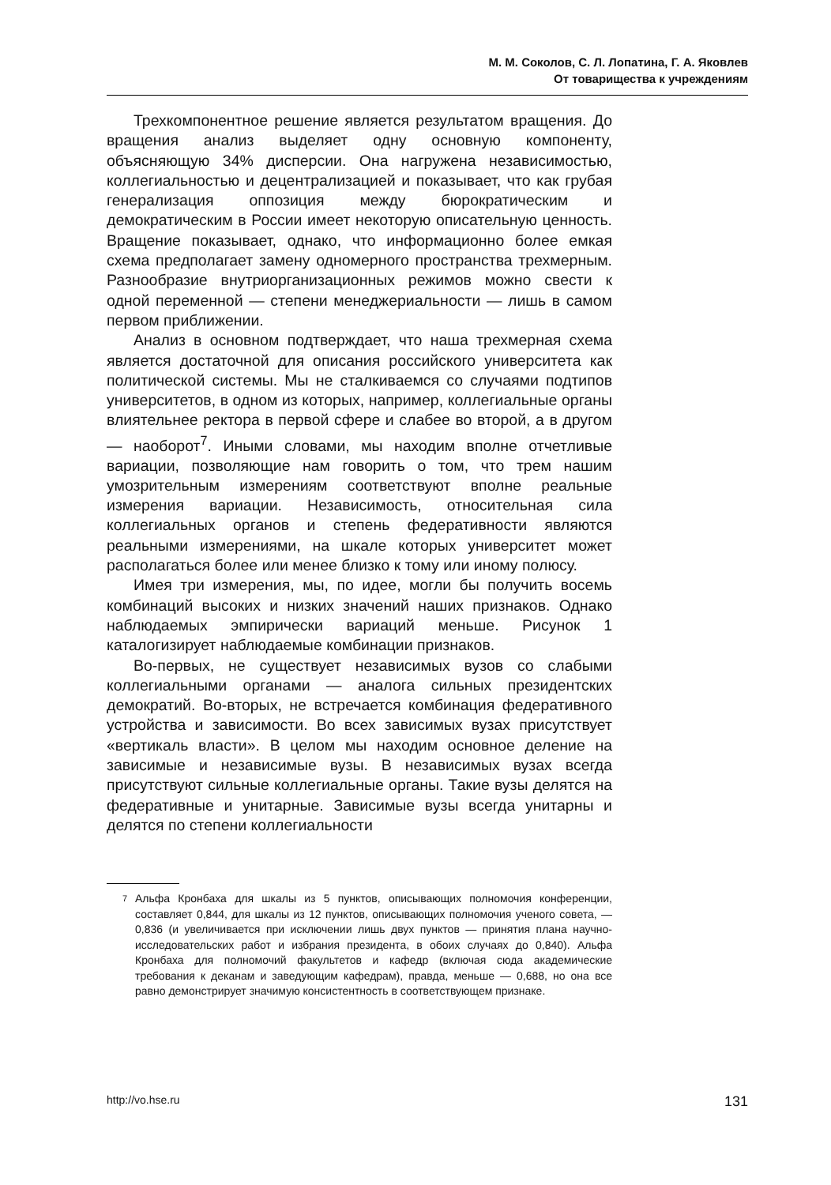М. М. Соколов, С. Л. Лопатина, Г. А. Яковлев
От товарищества к учреждениям
Трехкомпонентное решение является результатом вращения. До вращения анализ выделяет одну основную компоненту, объясняющую 34% дисперсии. Она нагружена независимостью, коллегиальностью и децентрализацией и показывает, что как грубая генерализация оппозиция между бюрократическим и демократическим в России имеет некоторую описательную ценность. Вращение показывает, однако, что информационно более емкая схема предполагает замену одномерного пространства трехмерным. Разнообразие внутриорганизационных режимов можно свести к одной переменной — степени менеджериальности — лишь в самом первом приближении.
Анализ в основном подтверждает, что наша трехмерная схема является достаточной для описания российского университета как политической системы. Мы не сталкиваемся со случаями подтипов университетов, в одном из которых, например, коллегиальные органы влиятельнее ректора в первой сфере и слабее во второй, а в другом — наоборот<sup>7</sup>. Иными словами, мы находим вполне отчетливые вариации, позволяющие нам говорить о том, что трем нашим умозрительным измерениям соответствуют вполне реальные измерения вариации. Независимость, относительная сила коллегиальных органов и степень федеративности являются реальными измерениями, на шкале которых университет может располагаться более или менее близко к тому или иному полюсу.
Имея три измерения, мы, по идее, могли бы получить восемь комбинаций высоких и низких значений наших признаков. Однако наблюдаемых эмпирически вариаций меньше. Рисунок 1 каталогизирует наблюдаемые комбинации признаков.
Во-первых, не существует независимых вузов со слабыми коллегиальными органами — аналога сильных президентских демократий. Во-вторых, не встречается комбинация федеративного устройства и зависимости. Во всех зависимых вузах присутствует «вертикаль власти». В целом мы находим основное деление на зависимые и независимые вузы. В независимых вузах всегда присутствуют сильные коллегиальные органы. Такие вузы делятся на федеративные и унитарные. Зависимые вузы всегда унитарны и делятся по степени коллегиальности
<sup>7</sup> Альфа Кронбаха для шкалы из 5 пунктов, описывающих полномочия конференции, составляет 0,844, для шкалы из 12 пунктов, описывающих полномочия ученого совета, — 0,836 (и увеличивается при исключении лишь двух пунктов — принятия плана научно-исследовательских работ и избрания президента, в обоих случаях до 0,840). Альфа Кронбаха для полномочий факультетов и кафедр (включая сюда академические требования к деканам и заведующим кафедрам), правда, меньше — 0,688, но она все равно демонстрирует значимую консистентность в соответствующем признаке.
http://vo.hse.ru 131